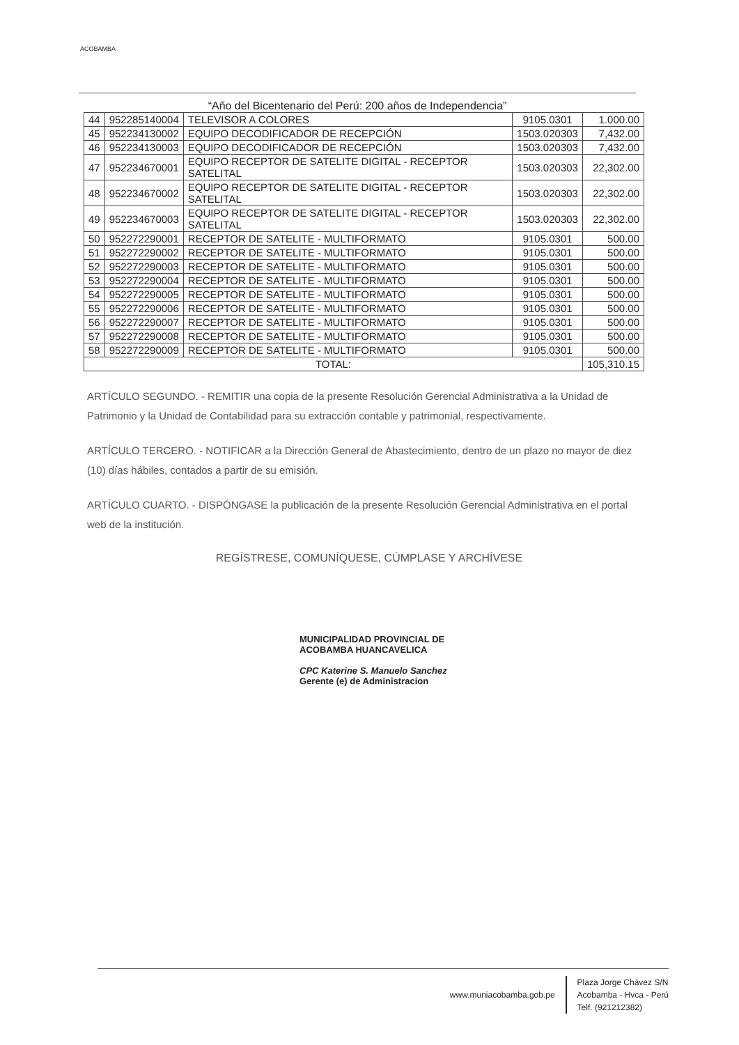ACOBAMBA
“Año del Bicentenario del Perú: 200 años de Independencia”
| 44 | 952285140004 | TELEVISOR A COLORES | 9105.0301 | 1.000.00 |
| 45 | 952234130002 | EQUIPO DECODIFICADOR DE RECEPCIÓN | 1503.020303 | 7,432.00 |
| 46 | 952234130003 | EQUIPO DECODIFICADOR DE RECEPCIÓN | 1503.020303 | 7,432.00 |
| 47 | 952234670001 | EQUIPO RECEPTOR DE SATELITE DIGITAL - RECEPTOR SATELITAL | 1503.020303 | 22,302.00 |
| 48 | 952234670002 | EQUIPO RECEPTOR DE SATELITE DIGITAL - RECEPTOR SATELITAL | 1503.020303 | 22,302.00 |
| 49 | 952234670003 | EQUIPO RECEPTOR DE SATELITE DIGITAL - RECEPTOR SATELITAL | 1503.020303 | 22,302.00 |
| 50 | 952272290001 | RECEPTOR DE SATELITE - MULTIFORMATO | 9105.0301 | 500.00 |
| 51 | 952272290002 | RECEPTOR DE SATELITE - MULTIFORMATO | 9105.0301 | 500.00 |
| 52 | 952272290003 | RECEPTOR DE SATELITE - MULTIFORMATO | 9105.0301 | 500.00 |
| 53 | 952272290004 | RECEPTOR DE SATELITE - MULTIFORMATO | 9105.0301 | 500.00 |
| 54 | 952272290005 | RECEPTOR DE SATELITE - MULTIFORMATO | 9105.0301 | 500.00 |
| 55 | 952272290006 | RECEPTOR DE SATELITE - MULTIFORMATO | 9105.0301 | 500.00 |
| 56 | 952272290007 | RECEPTOR DE SATELITE - MULTIFORMATO | 9105.0301 | 500.00 |
| 57 | 952272290008 | RECEPTOR DE SATELITE - MULTIFORMATO | 9105.0301 | 500.00 |
| 58 | 952272290009 | RECEPTOR DE SATELITE - MULTIFORMATO | 9105.0301 | 500.00 |
| TOTAL: | | | | 105,310.15 |
ARTÍCULO SEGUNDO. - REMITIR una copia de la presente Resolución Gerencial Administrativa a la Unidad de Patrimonio y la Unidad de Contabilidad para su extracción contable y patrimonial, respectivamente.
ARTÍCULO TERCERO. - NOTIFICAR a la Dirección General de Abastecimiento, dentro de un plazo no mayor de diez (10) días hábiles, contados a partir de su emisión.
ARTÍCULO CUARTO. - DISPÓNGASE la publicación de la presente Resolución Gerencial Administrativa en el portal web de la institución.
REGÍSTRESE, COMUNÍQUESE, CÚMPLASE Y ARCHÍVESE
MUNICIPALIDAD PROVINCIAL DE
ACOBAMBA HUANCAVELICA
CPC Katerine S. Manuelo Sanchez
Gerente (e) de Administracion
www.muniacobamba.gob.pe
Plaza Jorge Chávez S/N
Acobamba - Hvca - Perú
Telf. (921212382)